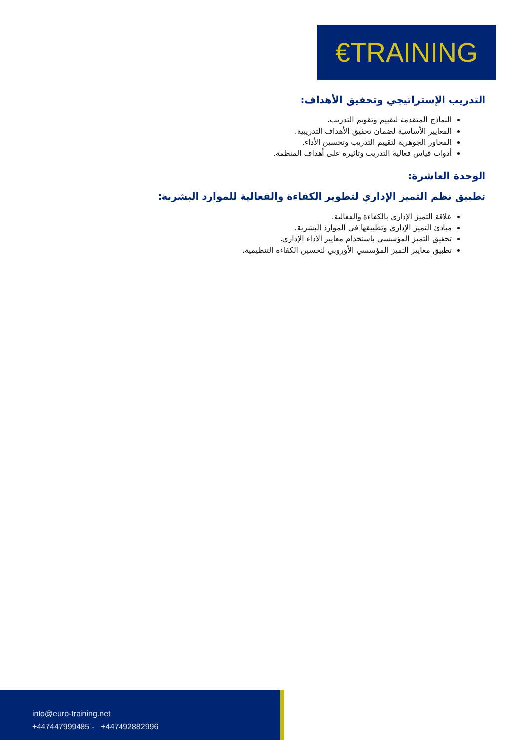€TRAINING
التدريب الإستراتيجي وتحقيق الأهداف:
النماذج المتقدمة لتقييم وتقويم التدريب.
المعايير الأساسية لضمان تحقيق الأهداف التدريبية.
المحاور الجوهرية لتقييم التدريب وتحسين الأداء.
أدوات قياس فعالية التدريب وتأثيره على أهداف المنظمة.
الوحدة العاشرة:
تطبيق نظم التميز الإداري لتطوير الكفاءة والفعالية للموارد البشرية:
علاقة التميز الإداري بالكفاءة والفعالية.
مبادئ التميز الإداري وتطبيقها في الموارد البشرية.
تحقيق التميز المؤسسي باستخدام معايير الأداء الإداري.
تطبيق معايير التميز المؤسسي الأوروبي لتحسين الكفاءة التنظيمية.
info@euro-training.net
+447447999485 - +447492882996